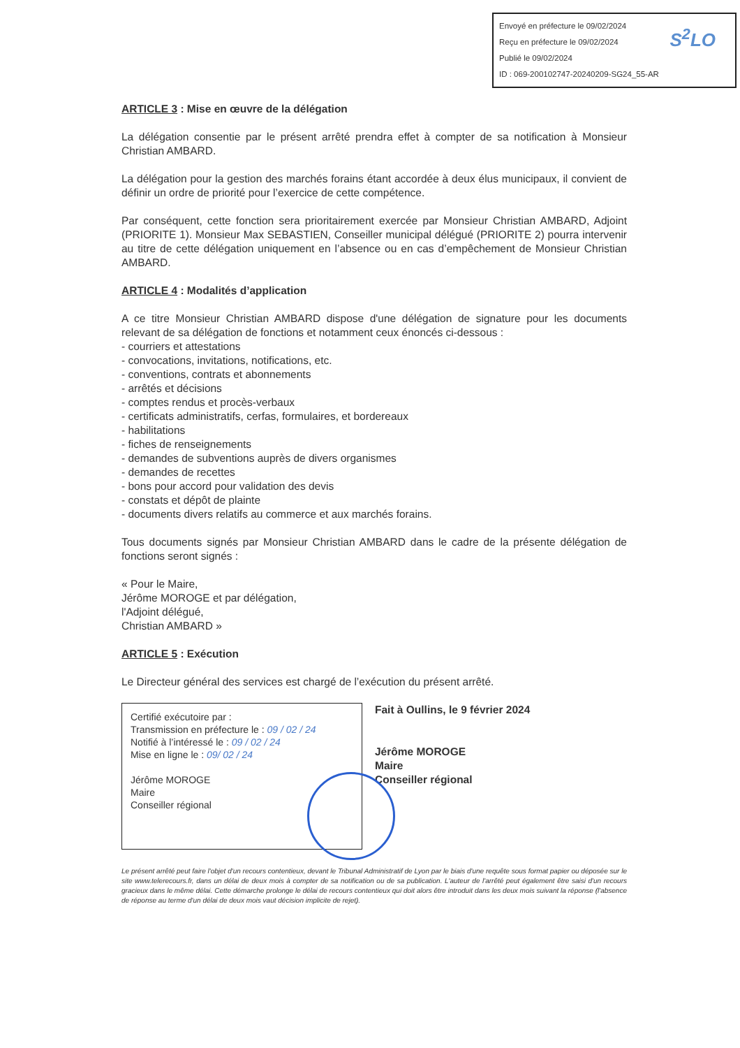Envoyé en préfecture le 09/02/2024
Reçu en préfecture le 09/02/2024
Publié le 09/02/2024
ID : 069-200102747-20240209-SG24_55-AR
S<sup>2</sup>LO
ARTICLE 3 : Mise en œuvre de la délégation
La délégation consentie par le présent arrêté prendra effet à compter de sa notification à Monsieur Christian AMBARD.
La délégation pour la gestion des marchés forains étant accordée à deux élus municipaux, il convient de définir un ordre de priorité pour l’exercice de cette compétence.
Par conséquent, cette fonction sera prioritairement exercée par Monsieur Christian AMBARD, Adjoint (PRIORITE 1). Monsieur Max SEBASTIEN, Conseiller municipal délégué (PRIORITE 2) pourra intervenir au titre de cette délégation uniquement en l’absence ou en cas d’empêchement de Monsieur Christian AMBARD.
ARTICLE 4 : Modalités d’application
A ce titre Monsieur Christian AMBARD dispose d'une délégation de signature pour les documents relevant de sa délégation de fonctions et notamment ceux énoncés ci-dessous :
- courriers et attestations
- convocations, invitations, notifications, etc.
- conventions, contrats et abonnements
- arrêtés et décisions
- comptes rendus et procès-verbaux
- certificats administratifs, cerfas, formulaires, et bordereaux
- habilitations
- fiches de renseignements
- demandes de subventions auprès de divers organismes
- demandes de recettes
- bons pour accord pour validation des devis
- constats et dépôt de plainte
- documents divers relatifs au commerce et aux marchés forains.
Tous documents signés par Monsieur Christian AMBARD dans le cadre de la présente délégation de fonctions seront signés :
« Pour le Maire,
Jérôme MOROGE et par délégation,
l'Adjoint délégué,
Christian AMBARD »
ARTICLE 5 : Exécution
Le Directeur général des services est chargé de l’exécution du présent arrêté.
Certifié exécutoire par :
Transmission en préfecture le : 09 / 02 / 24
Notifié à l’intéressé le : 09 / 02 / 24
Mise en ligne le : 09/ 02 / 24
Jérôme MOROGE
Maire
Conseiller régional
Fait à Oullins, le 9 février 2024
Jérôme MOROGE
Maire
Conseiller régional
Le présent arrêté peut faire l'objet d'un recours contentieux, devant le Tribunal Administratif de Lyon par le biais d'une requête sous format papier ou déposée sur le site www.telerecours.fr, dans un délai de deux mois à compter de sa notification ou de sa publication. L'auteur de l'arrêté peut également être saisi d'un recours gracieux dans le même délai. Cette démarche prolonge le délai de recours contentieux qui doit alors être introduit dans les deux mois suivant la réponse (l'absence de réponse au terme d'un délai de deux mois vaut décision implicite de rejet).